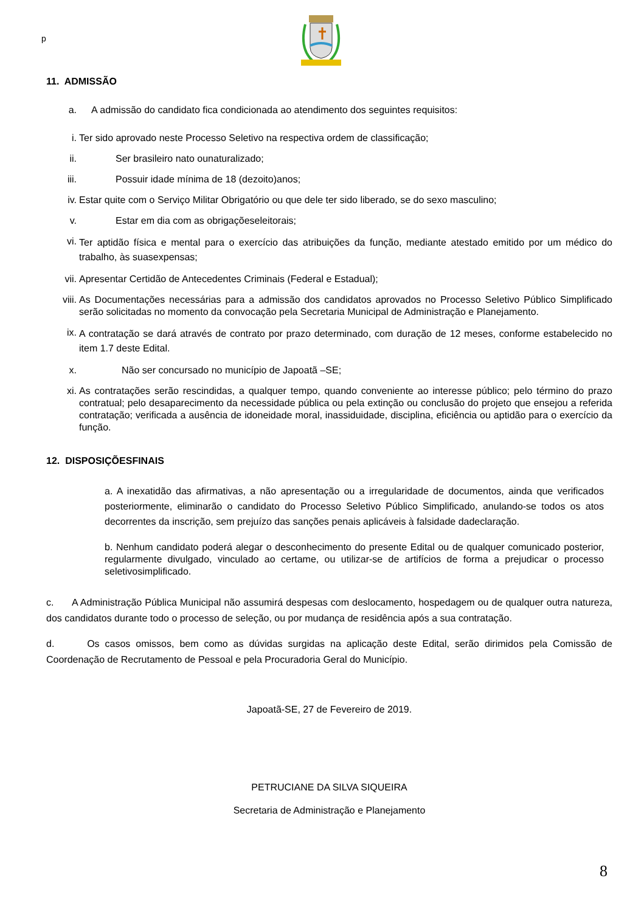p
11. ADMISSÃO
a. A admissão do candidato fica condicionada ao atendimento dos seguintes requisitos:
i. Ter sido aprovado neste Processo Seletivo na respectiva ordem de classificação;
ii. Ser brasileiro nato ounaturalizado;
iii. Possuir idade mínima de 18 (dezoito)anos;
iv. Estar quite com o Serviço Militar Obrigatório ou que dele ter sido liberado, se do sexo masculino;
v. Estar em dia com as obrigaçõeseleitorais;
vi. Ter aptidão física e mental para o exercício das atribuições da função, mediante atestado emitido por um médico do trabalho, às suasexpensas;
vii. Apresentar Certidão de Antecedentes Criminais (Federal e Estadual);
viii. As Documentações necessárias para a admissão dos candidatos aprovados no Processo Seletivo Público Simplificado serão solicitadas no momento da convocação pela Secretaria Municipal de Administração e Planejamento.
ix. A contratação se dará através de contrato por prazo determinado, com duração de 12 meses, conforme estabelecido no item 1.7 deste Edital.
x. Não ser concursado no município de Japoatã –SE;
xi. As contratações serão rescindidas, a qualquer tempo, quando conveniente ao interesse público; pelo término do prazo contratual; pelo desaparecimento da necessidade pública ou pela extinção ou conclusão do projeto que ensejou a referida contratação; verificada a ausência de idoneidade moral, inassiduidade, disciplina, eficiência ou aptidão para o exercício da função.
12. DISPOSIÇÕESFINAIS
a. A inexatidão das afirmativas, a não apresentação ou a irregularidade de documentos, ainda que verificados posteriormente, eliminarão o candidato do Processo Seletivo Público Simplificado, anulando-se todos os atos decorrentes da inscrição, sem prejuízo das sanções penais aplicáveis à falsidade dadeclaração.
b. Nenhum candidato poderá alegar o desconhecimento do presente Edital ou de qualquer comunicado posterior, regularmente divulgado, vinculado ao certame, ou utilizar-se de artifícios de forma a prejudicar o processo seletivosimplificado.
c. A Administração Pública Municipal não assumirá despesas com deslocamento, hospedagem ou de qualquer outra natureza, dos candidatos durante todo o processo de seleção, ou por mudança de residência após a sua contratação.
d. Os casos omissos, bem como as dúvidas surgidas na aplicação deste Edital, serão dirimidos pela Comissão de Coordenação de Recrutamento de Pessoal e pela Procuradoria Geral do Município.
Japoatã-SE, 27 de Fevereiro de 2019.
PETRUCIANE DA SILVA SIQUEIRA
Secretaria de Administração e Planejamento
8